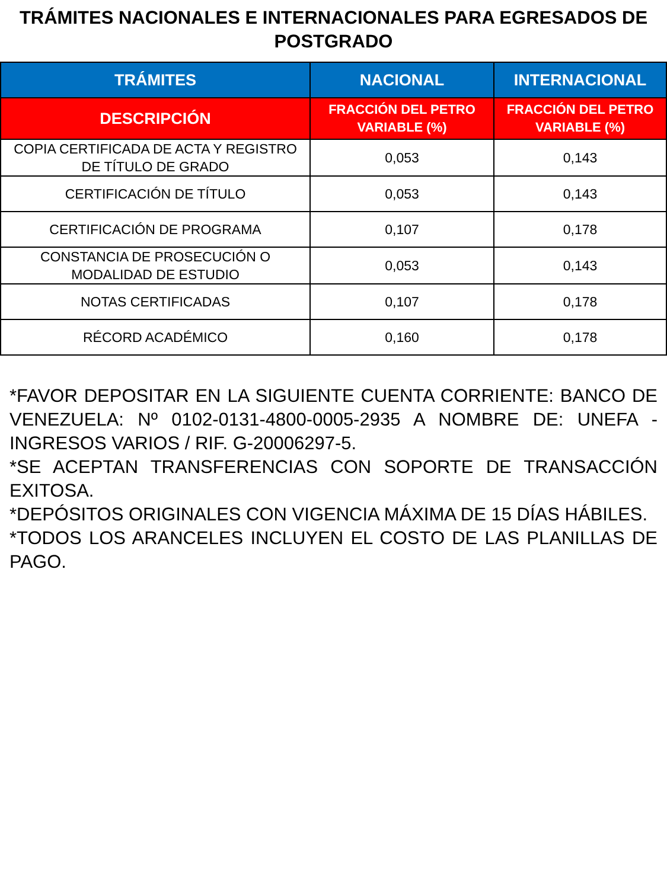TRÁMITES NACIONALES E INTERNACIONALES PARA EGRESADOS DE POSTGRADO
| TRÁMITES | NACIONAL | INTERNACIONAL |
| --- | --- | --- |
| DESCRIPCIÓN | FRACCIÓN DEL PETRO VARIABLE (%) | FRACCIÓN DEL PETRO VARIABLE (%) |
| COPIA CERTIFICADA DE ACTA Y REGISTRO DE TÍTULO DE GRADO | 0,053 | 0,143 |
| CERTIFICACIÓN DE TÍTULO | 0,053 | 0,143 |
| CERTIFICACIÓN DE PROGRAMA | 0,107 | 0,178 |
| CONSTANCIA DE PROSECUCIÓN O MODALIDAD DE ESTUDIO | 0,053 | 0,143 |
| NOTAS CERTIFICADAS | 0,107 | 0,178 |
| RÉCORD ACADÉMICO | 0,160 | 0,178 |
*FAVOR DEPOSITAR EN LA SIGUIENTE CUENTA CORRIENTE: BANCO DE VENEZUELA: Nº 0102-0131-4800-0005-2935 A NOMBRE DE: UNEFA - INGRESOS VARIOS / RIF. G-20006297-5.
*SE ACEPTAN TRANSFERENCIAS CON SOPORTE DE TRANSACCIÓN EXITOSA.
*DEPÓSITOS ORIGINALES CON VIGENCIA MÁXIMA DE 15 DÍAS HÁBILES.
*TODOS LOS ARANCELES INCLUYEN EL COSTO DE LAS PLANILLAS DE PAGO.